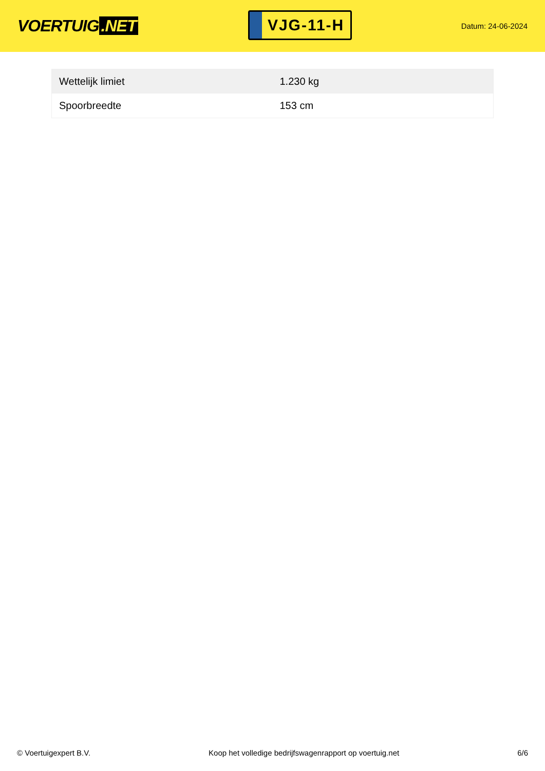VOERTUIG.NET
VJG-11-H
Datum: 24-06-2024
| Wettelijk limiet | 1.230 kg |
| Spoorbreedte | 153 cm |
© Voertuigexpert B.V. Koop het volledige bedrijfswagenrapport op voertuig.net 6/6